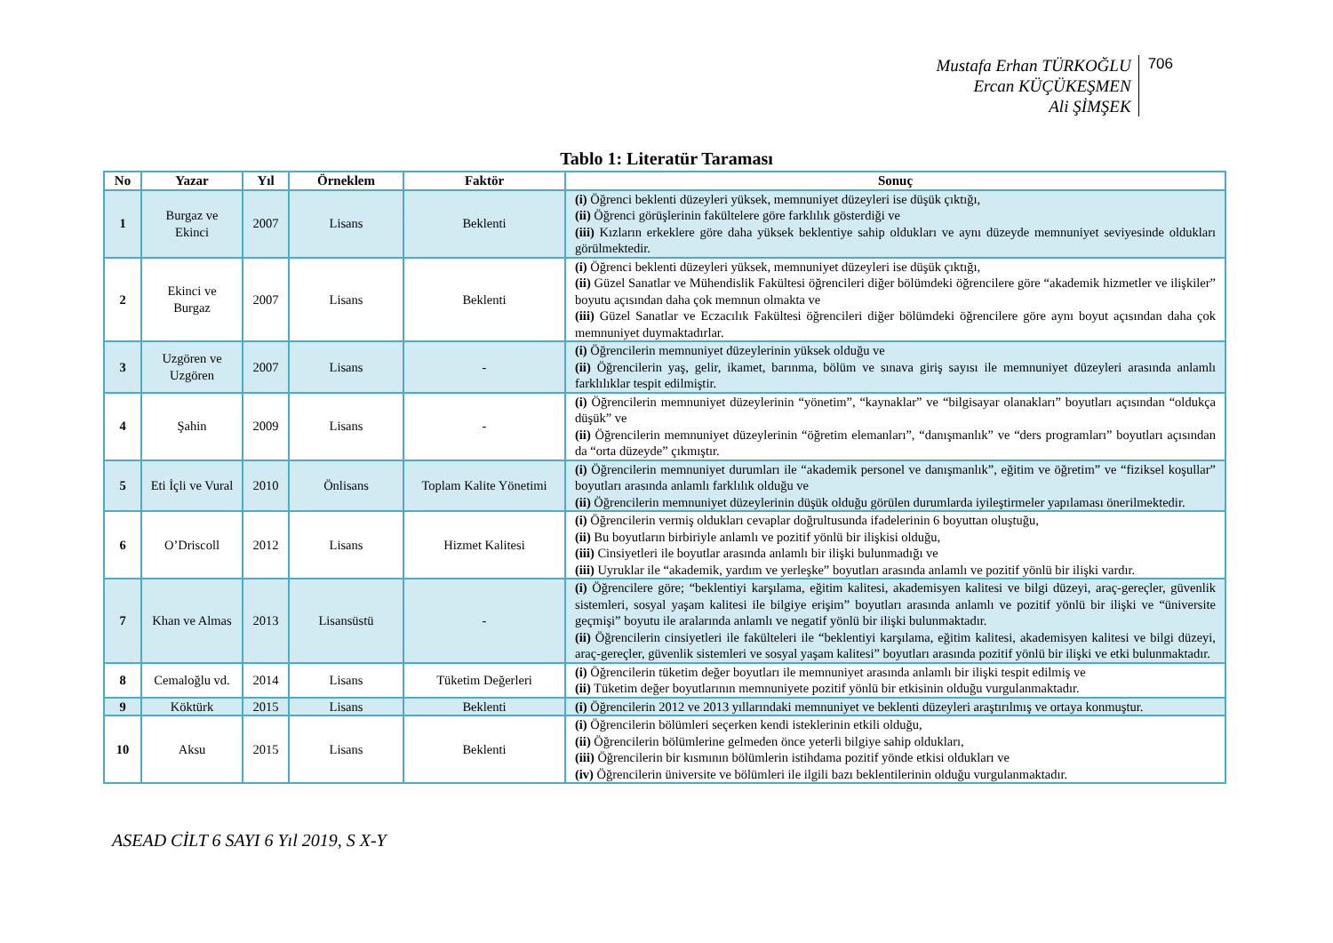Mustafa Erhan TÜRKOĞLU
Ercan KÜÇÜKEŞMEN
Ali ŞİMŞEK
706
Tablo 1: Literatür Taraması
| No | Yazar | Yıl | Örneklem | Faktör | Sonuç |
| --- | --- | --- | --- | --- | --- |
| 1 | Burgaz ve Ekinci | 2007 | Lisans | Beklenti | (i) Öğrenci beklenti düzeyleri yüksek, memnuniyet düzeyleri ise düşük çıktığı, (ii) Öğrenci görüşlerinin fakültelere göre farklılık gösterdiği ve (iii) Kızların erkeklere göre daha yüksek beklentiye sahip oldukları ve aynı düzeyde memnuniyet seviyesinde oldukları görülmektedir. |
| 2 | Ekinci ve Burgaz | 2007 | Lisans | Beklenti | (i) Öğrenci beklenti düzeyleri yüksek, memnuniyet düzeyleri ise düşük çıktığı, (ii) Güzel Sanatlar ve Mühendislik Fakültesi öğrencileri diğer bölümdeki öğrencilere göre “akademik hizmetler ve ilişkiler” boyutu açısından daha çok memnun olmakta ve (iii) Güzel Sanatlar ve Eczacılık Fakültesi öğrencileri diğer bölümdeki öğrencilere göre aynı boyut açısından daha çok memnuniyet duymaktadırlar. |
| 3 | Uzgören ve Uzgören | 2007 | Lisans | - | (i) Öğrencilerin memnuniyet düzeylerinin yüksek olduğu ve (ii) Öğrencilerin yaş, gelir, ikamet, barınma, bölüm ve sınava giriş sayısı ile memnuniyet düzeyleri arasında anlamlı farklılıklar tespit edilmiştir. |
| 4 | Şahin | 2009 | Lisans | - | (i) Öğrencilerin memnuniyet düzeylerinin “yönetim”, “kaynaklar” ve “bilgisayar olanakları” boyutları açısından “oldukça düşük” ve (ii) Öğrencilerin memnuniyet düzeylerinin “öğretim elemanları”, “danışmanlık” ve “ders programları” boyutları açısından da “orta düzeyde” çıkmıştır. |
| 5 | Eti İçli ve Vural | 2010 | Önlisans | Toplam Kalite Yönetimi | (i) Öğrencilerin memnuniyet durumları ile “akademik personel ve danışmanlık”, eğitim ve öğretim” ve “fiziksel koşullar” boyutları arasında anlamlı farklılık olduğu ve (ii) Öğrencilerin memnuniyet düzeylerinin düşük olduğu görülen durumlarda iyileştirmeler yapılaması önerilmektedir. |
| 6 | O’Driscoll | 2012 | Lisans | Hizmet Kalitesi | (i) Öğrencilerin vermiş oldukları cevaplar doğrultusunda ifadelerinin 6 boyuttan oluştuğu, (ii) Bu boyutların birbiriyle anlamlı ve pozitif yönlü bir ilişkisi olduğu, (iii) Cinsiyetleri ile boyutlar arasında anlamlı bir ilişki bulunmadığı ve (iii) Uyruklar ile “akademik, yardım ve yerleşke” boyutları arasında anlamlı ve pozitif yönlü bir ilişki vardır. |
| 7 | Khan ve Almas | 2013 | Lisansüstü | - | (i) Öğrencilere göre; “beklentiyi karşılama, eğitim kalitesi, akademisyen kalitesi ve bilgi düzeyi, araç-gereçler, güvenlik sistemleri, sosyal yaşam kalitesi ile bilgiye erişim” boyutları arasında anlamlı ve pozitif yönlü bir ilişki ve “üniversite geçmişi” boyutu ile aralarında anlamlı ve negatif yönlü bir ilişki bulunmaktadır. (ii) Öğrencilerin cinsiyetleri ile fakülteleri ile “beklentiyi karşılama, eğitim kalitesi, akademisyen kalitesi ve bilgi düzeyi, araç-gereçler, güvenlik sistemleri ve sosyal yaşam kalitesi” boyutları arasında pozitif yönlü bir ilişki ve etki bulunmaktadır. |
| 8 | Cemaloğlu vd. | 2014 | Lisans | Tüketim Değerleri | (i) Öğrencilerin tüketim değer boyutları ile memnuniyet arasında anlamlı bir ilişki tespit edilmiş ve (ii) Tüketim değer boyutlarının memnuniyete pozitif yönlü bir etkisinin olduğu vurgulanmaktadır. |
| 9 | Köktürk | 2015 | Lisans | Beklenti | (i) Öğrencilerin 2012 ve 2013 yıllarındaki memnuniyet ve beklenti düzeyleri araştırılmış ve ortaya konmuştur. |
| 10 | Aksu | 2015 | Lisans | Beklenti | (i) Öğrencilerin bölümleri seçerken kendi isteklerinin etkili olduğu, (ii) Öğrencilerin bölümlerine gelmeden önce yeterli bilgiye sahip oldukları, (iii) Öğrencilerin bir kısmının bölümlerin istihdama pozitif yönde etkisi oldukları ve (iv) Öğrencilerin üniversite ve bölümleri ile ilgili bazı beklentilerinin olduğu vurgulanmaktadır. |
ASEAD CİLT 6 SAYI 6 Yıl 2019, S X-Y